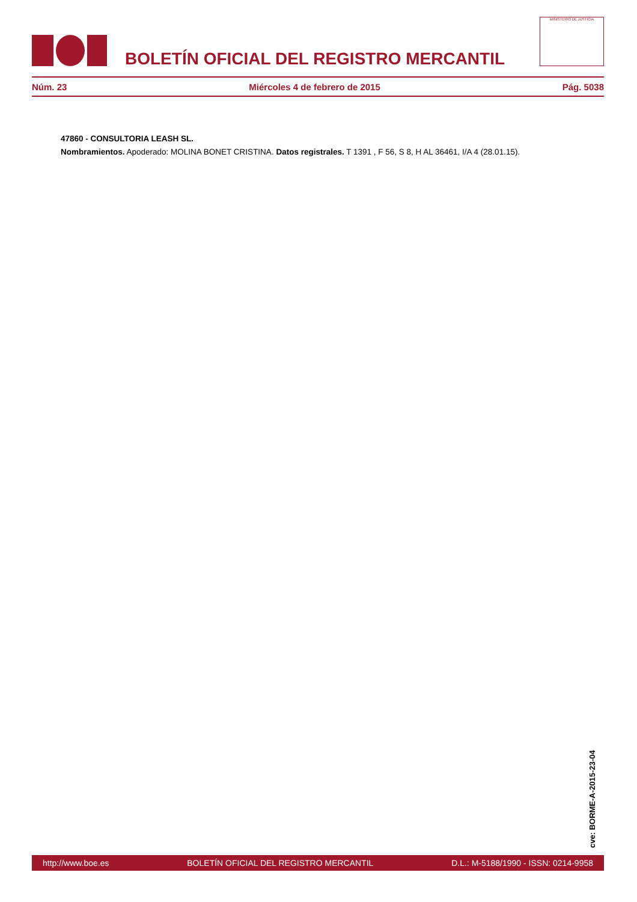BOLETÍN OFICIAL DEL REGISTRO MERCANTIL
MINISTERIO DE JUSTICIA
Núm. 23 Miércoles 4 de febrero de 2015 Pág. 5038
47860 - CONSULTORIA LEASH SL.
Nombramientos. Apoderado: MOLINA BONET CRISTINA. Datos registrales. T 1391 , F 56, S 8, H AL 36461, I/A 4 (28.01.15).
cve: BORME-A-2015-23-04
http://www.boe.es BOLETÍN OFICIAL DEL REGISTRO MERCANTIL D.L.: M-5188/1990 - ISSN: 0214-9958